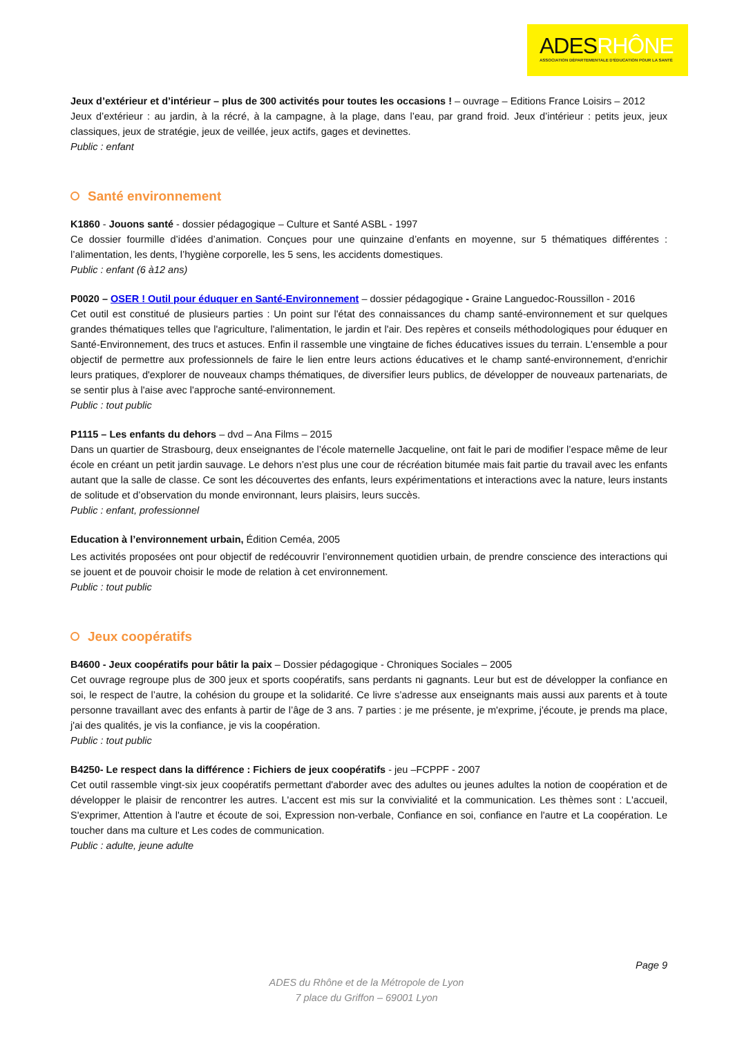ADESRHÔNE
ASSOCIATION DÉPARTEMENTALE D'ÉDUCATION POUR LA SANTÉ
Jeux d’extérieur et d’intérieur – plus de 300 activités pour toutes les occasions ! – ouvrage – Editions France Loisirs – 2012
Jeux d’extérieur : au jardin, à la récré, à la campagne, à la plage, dans l’eau, par grand froid. Jeux d’intérieur : petits jeux, jeux classiques, jeux de stratégie, jeux de veillée, jeux actifs, gages et devinettes.
Public : enfant
Santé environnement
K1860 - Jouons santé - dossier pédagogique – Culture et Santé ASBL - 1997
Ce dossier fourmille d’idées d’animation. Conçues pour une quinzaine d’enfants en moyenne, sur 5 thématiques différentes : l’alimentation, les dents, l’hygiène corporelle, les 5 sens, les accidents domestiques.
Public : enfant (6 à12 ans)
P0020 – OSER ! Outil pour éduquer en Santé-Environnement – dossier pédagogique - Graine Languedoc-Roussillon - 2016
Cet outil est constitué de plusieurs parties : Un point sur l'état des connaissances du champ santé-environnement et sur quelques grandes thématiques telles que l'agriculture, l'alimentation, le jardin et l'air. Des repères et conseils méthodologiques pour éduquer en Santé-Environnement, des trucs et astuces. Enfin il rassemble une vingtaine de fiches éducatives issues du terrain. L'ensemble a pour objectif de permettre aux professionnels de faire le lien entre leurs actions éducatives et le champ santé-environnement, d'enrichir leurs pratiques, d'explorer de nouveaux champs thématiques, de diversifier leurs publics, de développer de nouveaux partenariats, de se sentir plus à l'aise avec l'approche santé-environnement.
Public : tout public
P1115 – Les enfants du dehors – dvd – Ana Films – 2015
Dans un quartier de Strasbourg, deux enseignantes de l’école maternelle Jacqueline, ont fait le pari de modifier l’espace même de leur école en créant un petit jardin sauvage. Le dehors n’est plus une cour de récréation bitumée mais fait partie du travail avec les enfants autant que la salle de classe. Ce sont les découvertes des enfants, leurs expérimentations et interactions avec la nature, leurs instants de solitude et d’observation du monde environnant, leurs plaisirs, leurs succès.
Public : enfant, professionnel
Education à l’environnement urbain, Édition Ceméa, 2005
Les activités proposées ont pour objectif de redécouvrir l’environnement quotidien urbain, de prendre conscience des interactions qui se jouent et de pouvoir choisir le mode de relation à cet environnement.
Public : tout public
Jeux coopératifs
B4600 - Jeux coopératifs pour bâtir la paix – Dossier pédagogique - Chroniques Sociales – 2005
Cet ouvrage regroupe plus de 300 jeux et sports coopératifs, sans perdants ni gagnants. Leur but est de développer la confiance en soi, le respect de l’autre, la cohésion du groupe et la solidarité. Ce livre s’adresse aux enseignants mais aussi aux parents et à toute personne travaillant avec des enfants à partir de l’âge de 3 ans. 7 parties : je me présente, je m'exprime, j'écoute, je prends ma place, j'ai des qualités, je vis la confiance, je vis la coopération.
Public : tout public
B4250- Le respect dans la différence : Fichiers de jeux coopératifs - jeu –FCPPF - 2007
Cet outil rassemble vingt-six jeux coopératifs permettant d'aborder avec des adultes ou jeunes adultes la notion de coopération et de développer le plaisir de rencontrer les autres. L'accent est mis sur la convivialité et la communication. Les thèmes sont : L'accueil, S'exprimer, Attention à l'autre et écoute de soi, Expression non-verbale, Confiance en soi, confiance en l'autre et La coopération. Le toucher dans ma culture et Les codes de communication.
Public : adulte, jeune adulte
Page 9
ADES du Rhône et de la Métropole de Lyon
7 place du Griffon – 69001 Lyon